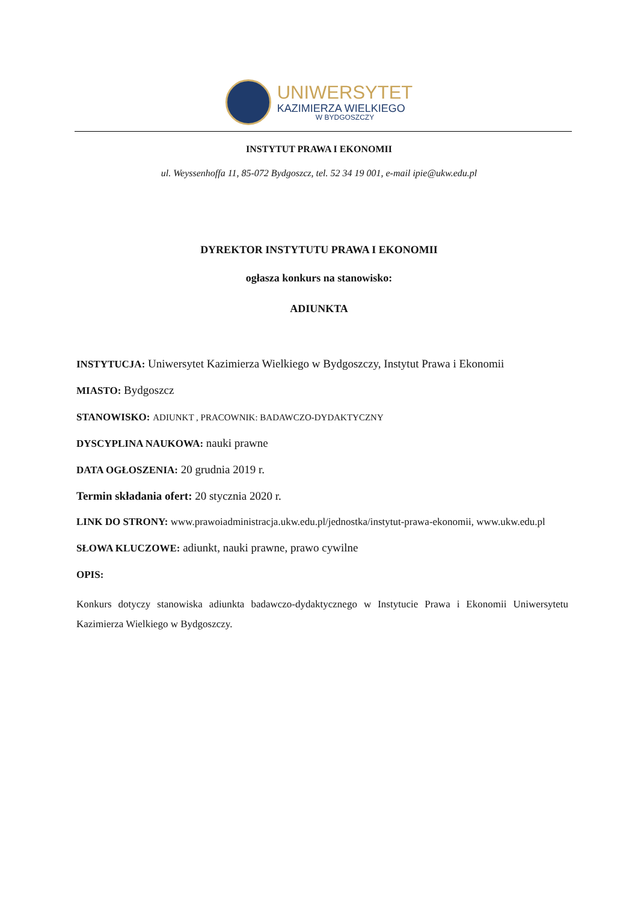UNIWERSYTET
KAZIMIERZA WIELKIEGO
W BYDGOSZCZY
INSTYTUT PRAWA I EKONOMII
ul. Weyssenhoffa 11, 85-072 Bydgoszcz, tel. 52 34 19 001, e-mail ipie@ukw.edu.pl
DYREKTOR INSTYTUTU PRAWA I EKONOMII
ogłasza konkurs na stanowisko:
ADIUNKTA
INSTYTUCJA: Uniwersytet Kazimierza Wielkiego w Bydgoszczy, Instytut Prawa i Ekonomii
MIASTO: Bydgoszcz
STANOWISKO: ADIUNKT , PRACOWNIK: BADAWCZO-DYDAKTYCZNY
DYSCYPLINA NAUKOWA: nauki prawne
DATA OGŁOSZENIA: 20 grudnia 2019 r.
Termin składania ofert: 20 stycznia 2020 r.
LINK DO STRONY: www.prawoiadministracja.ukw.edu.pl/jednostka/instytut-prawa-ekonomii, www.ukw.edu.pl
SŁOWA KLUCZOWE: adiunkt, nauki prawne, prawo cywilne
OPIS:
Konkurs dotyczy stanowiska adiunkta badawczo-dydaktycznego w Instytucie Prawa i Ekonomii Uniwersytetu Kazimierza Wielkiego w Bydgoszczy.